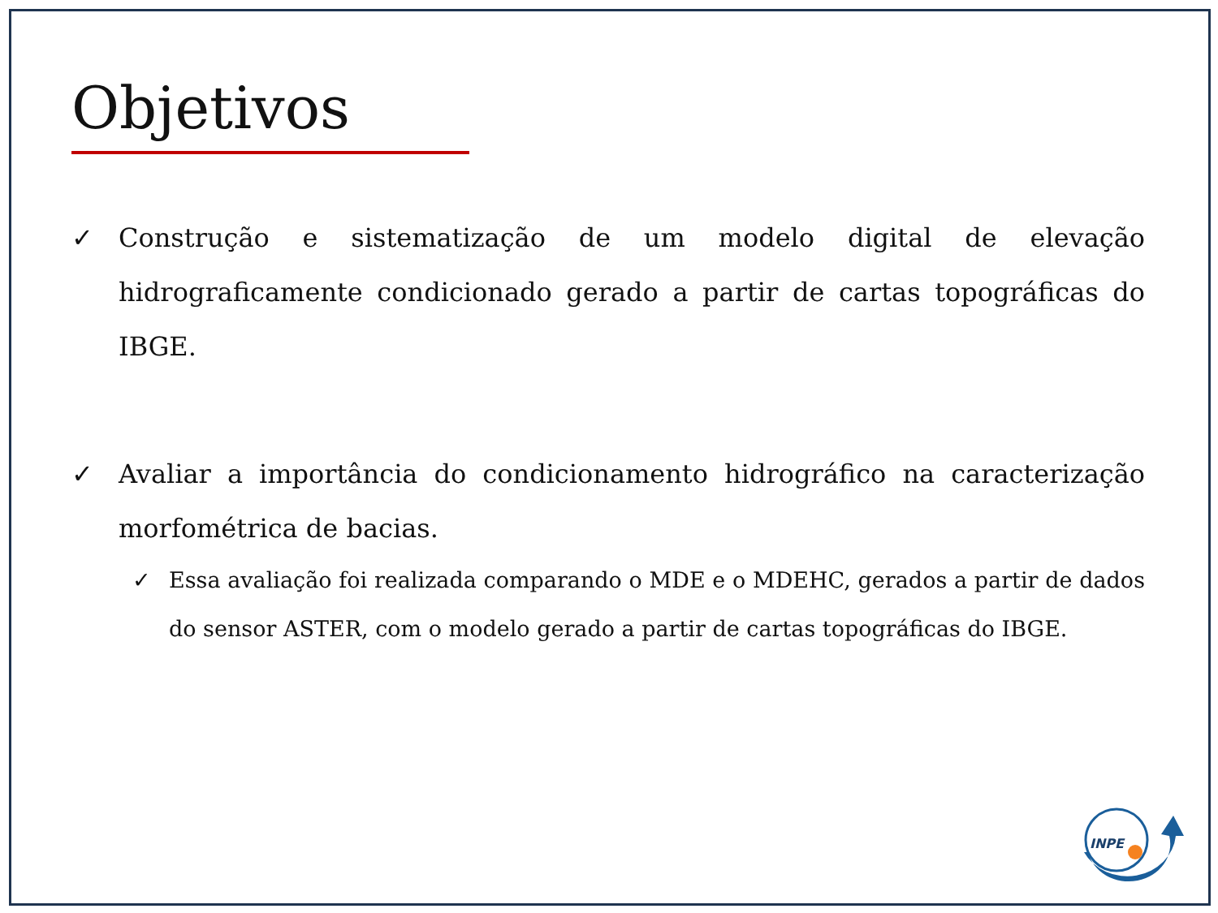Objetivos
✓ Construção e sistematização de um modelo digital de elevação hidrograficamente condicionado gerado a partir de cartas topográficas do IBGE.
✓ Avaliar a importância do condicionamento hidrográfico na caracterização morfométrica de bacias.
✓ Essa avaliação foi realizada comparando o MDE e o MDEHC, gerados a partir de dados do sensor ASTER, com o modelo gerado a partir de cartas topográficas do IBGE.
INPE